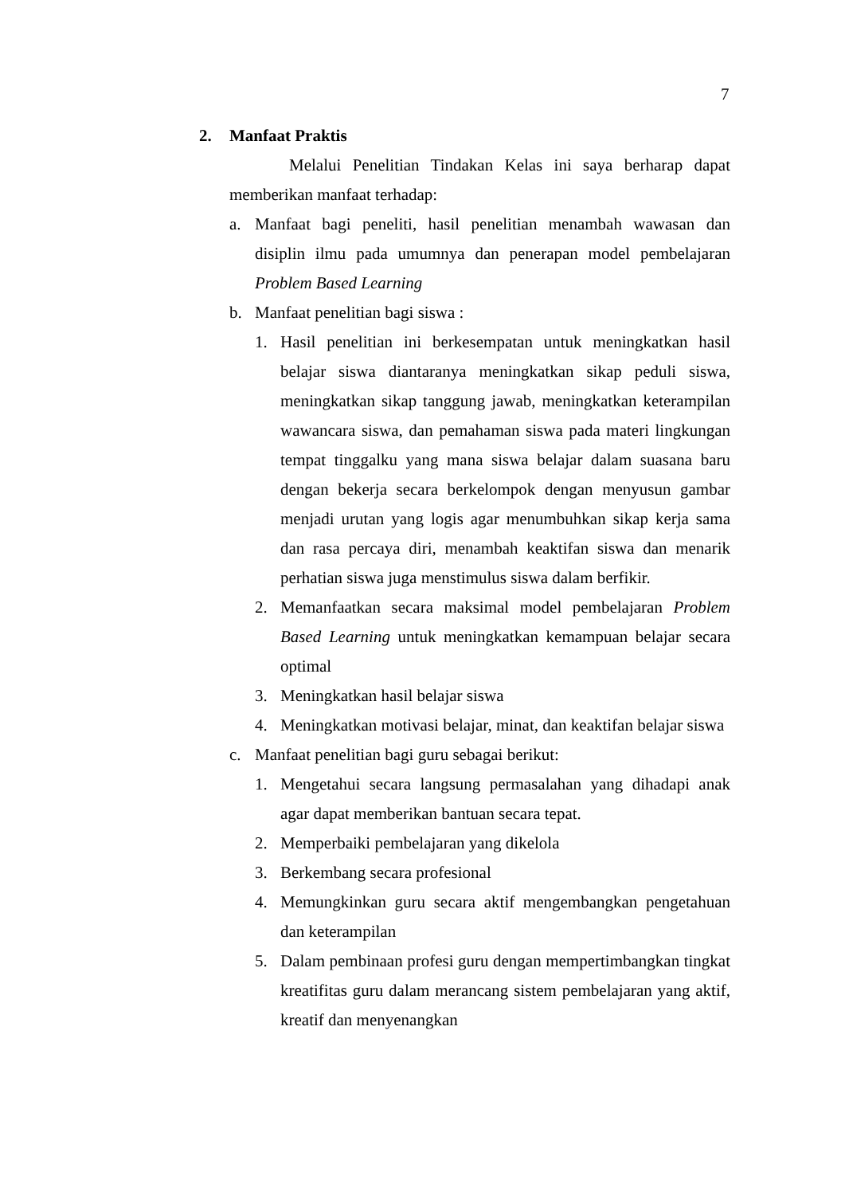7
2. Manfaat Praktis
Melalui Penelitian Tindakan Kelas ini saya berharap dapat memberikan manfaat terhadap:
a. Manfaat bagi peneliti, hasil penelitian menambah wawasan dan disiplin ilmu pada umumnya dan penerapan model pembelajaran Problem Based Learning
b. Manfaat penelitian bagi siswa :
1. Hasil penelitian ini berkesempatan untuk meningkatkan hasil belajar siswa diantaranya meningkatkan sikap peduli siswa, meningkatkan sikap tanggung jawab, meningkatkan keterampilan wawancara siswa, dan pemahaman siswa pada materi lingkungan tempat tinggalku yang mana siswa belajar dalam suasana baru dengan bekerja secara berkelompok dengan menyusun gambar menjadi urutan yang logis agar menumbuhkan sikap kerja sama dan rasa percaya diri, menambah keaktifan siswa dan menarik perhatian siswa juga menstimulus siswa dalam berfikir.
2. Memanfaatkan secara maksimal model pembelajaran Problem Based Learning untuk meningkatkan kemampuan belajar secara optimal
3. Meningkatkan hasil belajar siswa
4. Meningkatkan motivasi belajar, minat, dan keaktifan belajar siswa
c. Manfaat penelitian bagi guru sebagai berikut:
1. Mengetahui secara langsung permasalahan yang dihadapi anak agar dapat memberikan bantuan secara tepat.
2. Memperbaiki pembelajaran yang dikelola
3. Berkembang secara profesional
4. Memungkinkan guru secara aktif mengembangkan pengetahuan dan keterampilan
5. Dalam pembinaan profesi guru dengan mempertimbangkan tingkat kreatifitas guru dalam merancang sistem pembelajaran yang aktif, kreatif dan menyenangkan